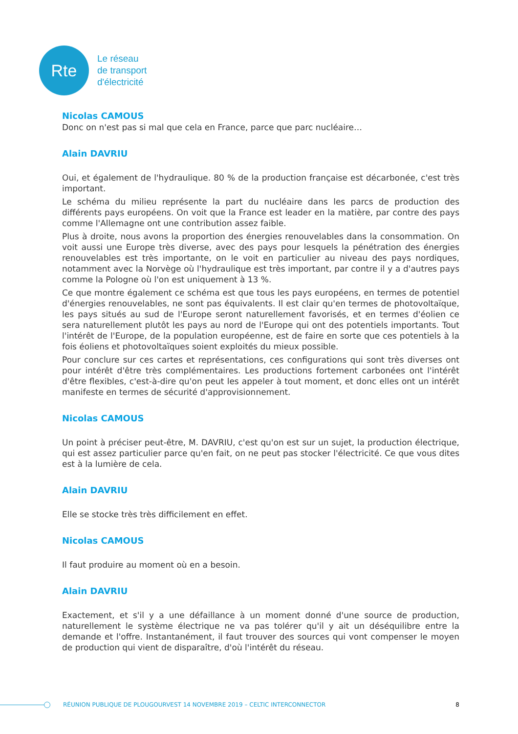Rte
Le réseau
de transport
d'électricité
Nicolas CAMOUS
Donc on n'est pas si mal que cela en France, parce que parc nucléaire…
Alain DAVRIU
Oui, et également de l'hydraulique. 80 % de la production française est décarbonée, c'est très important.
Le schéma du milieu représente la part du nucléaire dans les parcs de production des différents pays européens. On voit que la France est leader en la matière, par contre des pays comme l'Allemagne ont une contribution assez faible.
Plus à droite, nous avons la proportion des énergies renouvelables dans la consommation. On voit aussi une Europe très diverse, avec des pays pour lesquels la pénétration des énergies renouvelables est très importante, on le voit en particulier au niveau des pays nordiques, notamment avec la Norvège où l'hydraulique est très important, par contre il y a d'autres pays comme la Pologne où l'on est uniquement à 13 %.
Ce que montre également ce schéma est que tous les pays européens, en termes de potentiel d'énergies renouvelables, ne sont pas équivalents. Il est clair qu'en termes de photovoltaïque, les pays situés au sud de l'Europe seront naturellement favorisés, et en termes d'éolien ce sera naturellement plutôt les pays au nord de l'Europe qui ont des potentiels importants. Tout l'intérêt de l'Europe, de la population européenne, est de faire en sorte que ces potentiels à la fois éoliens et photovoltaïques soient exploités du mieux possible.
Pour conclure sur ces cartes et représentations, ces configurations qui sont très diverses ont pour intérêt d'être très complémentaires. Les productions fortement carbonées ont l'intérêt d'être flexibles, c'est-à-dire qu'on peut les appeler à tout moment, et donc elles ont un intérêt manifeste en termes de sécurité d'approvisionnement.
Nicolas CAMOUS
Un point à préciser peut-être, M. DAVRIU, c'est qu'on est sur un sujet, la production électrique, qui est assez particulier parce qu'en fait, on ne peut pas stocker l'électricité. Ce que vous dites est à la lumière de cela.
Alain DAVRIU
Elle se stocke très très difficilement en effet.
Nicolas CAMOUS
Il faut produire au moment où en a besoin.
Alain DAVRIU
Exactement, et s'il y a une défaillance à un moment donné d'une source de production, naturellement le système électrique ne va pas tolérer qu'il y ait un déséquilibre entre la demande et l'offre. Instantanément, il faut trouver des sources qui vont compenser le moyen de production qui vient de disparaître, d'où l'intérêt du réseau.
RÉUNION PUBLIQUE DE PLOUGOURVEST 14 NOVEMBRE 2019 – CELTIC INTERCONNECTOR 8